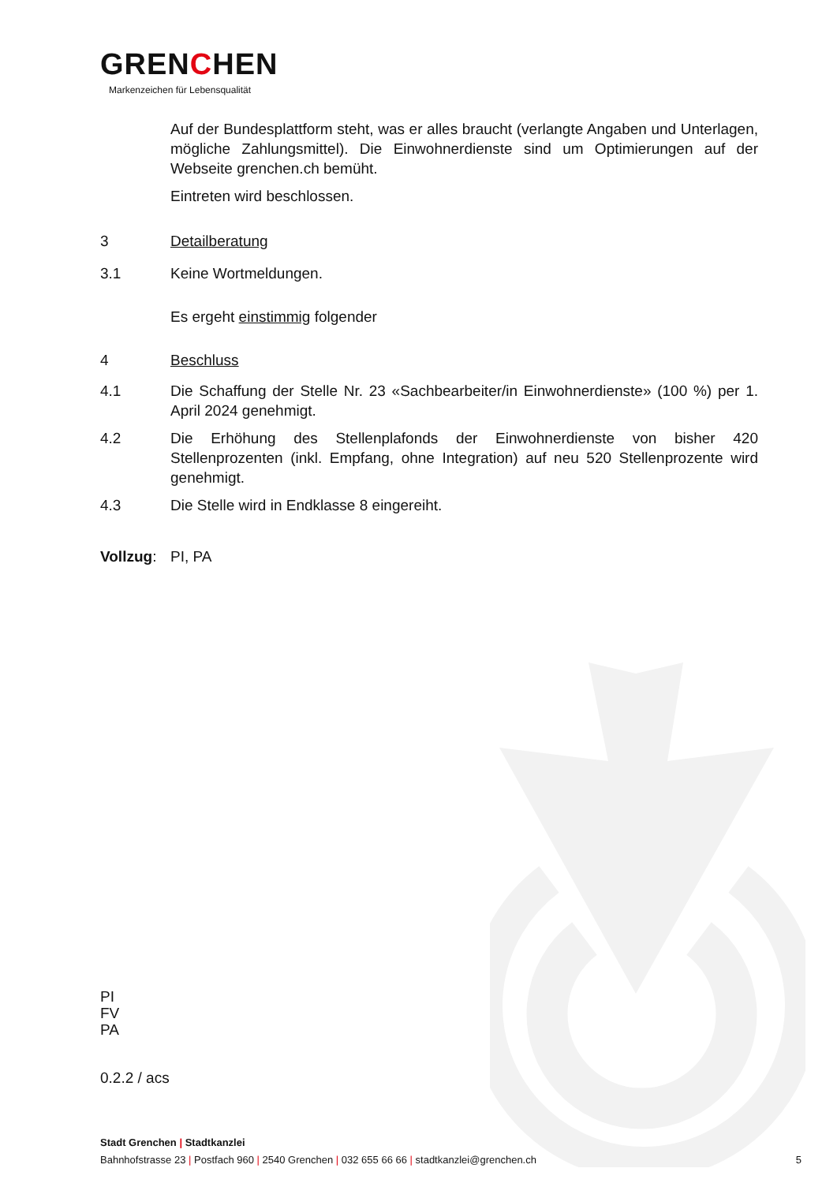GRENCHEN
Markenzeichen für Lebensqualität
Auf der Bundesplattform steht, was er alles braucht (verlangte Angaben und Unterlagen, mögliche Zahlungsmittel). Die Einwohnerdienste sind um Optimierungen auf der Webseite grenchen.ch bemüht.
Eintreten wird beschlossen.
3 Detailberatung
3.1 Keine Wortmeldungen.
Es ergeht einstimmig folgender
4 Beschluss
4.1 Die Schaffung der Stelle Nr. 23 «Sachbearbeiter/in Einwohnerdienste» (100 %) per 1. April 2024 genehmigt.
4.2 Die Erhöhung des Stellenplafonds der Einwohnerdienste von bisher 420 Stellenprozenten (inkl. Empfang, ohne Integration) auf neu 520 Stellenprozente wird genehmigt.
4.3 Die Stelle wird in Endklasse 8 eingereiht.
Vollzug:
PI, PA
PI
FV
PA
0.2.2 / acs
Stadt Grenchen | Stadtkanzlei
Bahnhofstrasse 23 | Postfach 960 | 2540 Grenchen | 032 655 66 66 | stadtkanzlei@grenchen.ch 5